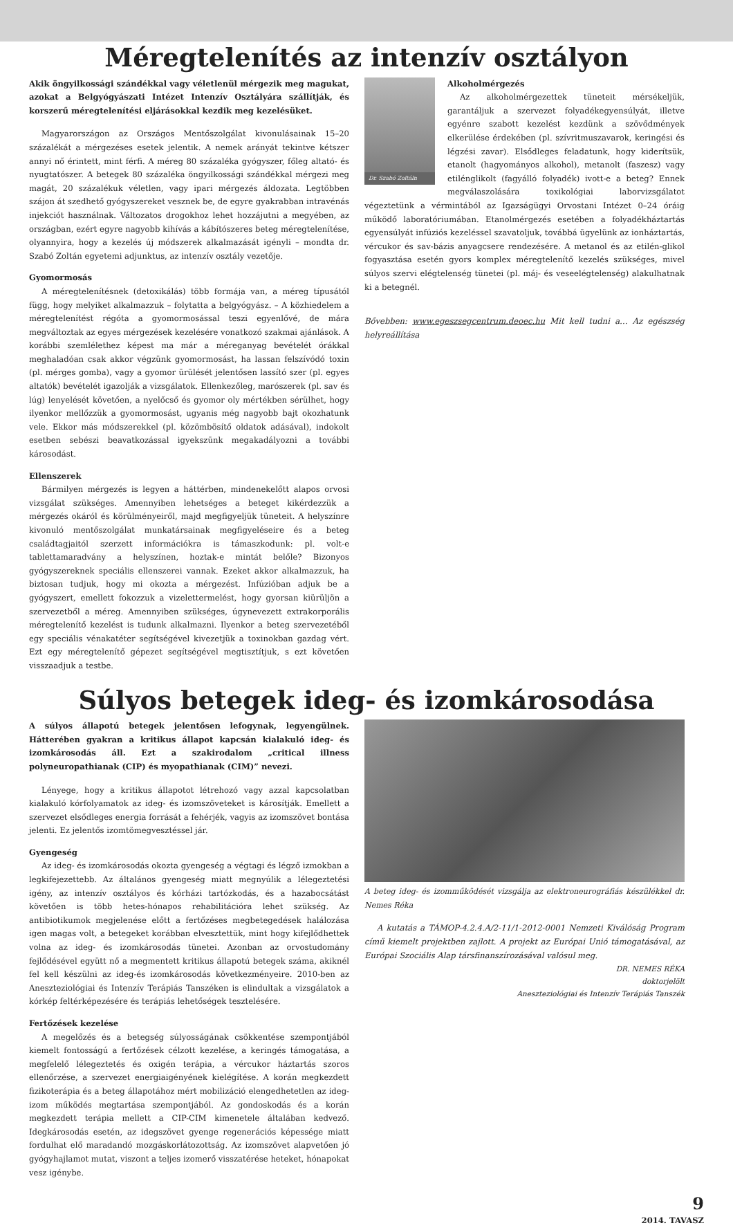Méregtelenítés az intenzív osztályon
Akik öngyilkossági szándékkal vagy véletlenül mérgezik meg magukat, azokat a Belgyógyászati Intézet Intenzív Osztályára szállítják, és korszerű méregtelenítési eljárásokkal kezdik meg kezelésüket.
Magyarországon az Országos Mentőszolgálat kivonulásainak 15–20 százalékát a mérgezéses esetek jelentik. A nemek arányát tekintve kétszer annyi nő érintett, mint férfi. A méreg 80 százaléka gyógyszer, főleg altató- és nyugtatószer. A betegek 80 százaléka öngyilkossági szándékkal mérgezi meg magát, 20 százalékuk véletlen, vagy ipari mérgezés áldozata. Legtöbben szájon át szedhető gyógyszereket vesznek be, de egyre gyakrabban intravénás injekciót használnak. Változatos drogokhoz lehet hozzájutni a megyében, az országban, ezért egyre nagyobb kihívás a kábítószeres beteg méregtelenítése, olyannyira, hogy a kezelés új módszerek alkalmazását igényli – mondta dr. Szabó Zoltán egyetemi adjunktus, az intenzív osztály vezetője.
Gyomormosás
A méregtelenítésnek (detoxikálás) több formája van, a méreg típusától függ, hogy melyiket alkalmazzuk – folytatta a belgyógyász. – A közhiedelem a méregtelenítést régóta a gyomormosással teszi egyenlővé, de mára megváltoztak az egyes mérgezések kezelésére vonatkozó szakmai ajánlások. A korábbi szemlélethez képest ma már a méreganyag bevételét órákkal meghaladóan csak akkor végzünk gyomormosást, ha lassan felszívódó toxin (pl. mérges gomba), vagy a gyomor ürülését jelentősen lassító szer (pl. egyes altatók) bevételét igazolják a vizsgálatok. Ellenkezőleg, marószerek (pl. sav és lúg) lenyelését követően, a nyelőcső és gyomor oly mértékben sérülhet, hogy ilyenkor mellőzzük a gyomormosást, ugyanis még nagyobb bajt okozhatunk vele. Ekkor más módszerekkel (pl. közömbösítő oldatok adásával), indokolt esetben sebészi beavatkozással igyekszünk megakadályozni a további károsodást.
Ellenszerek
Bármilyen mérgezés is legyen a háttérben, mindenekelőtt alapos orvosi vizsgálat szükséges. Amennyiben lehetséges a beteget kikérdezzük a mérgezés okáról és körülményeiről, majd megfigyeljük tüneteit. A helyszínre kivonuló mentőszolgálat munkatársainak megfigyeléseire és a beteg családtagjaitól szerzett információkra is támaszkodunk: pl. volt-e tablettamaradvány a helyszínen, hoztak-e mintát belőle? Bizonyos gyógyszereknek speciális ellenszerei vannak. Ezeket akkor alkalmazzuk, ha biztosan tudjuk, hogy mi okozta a mérgezést. Infúzióban adjuk be a gyógyszert, emellett fokozzuk a vizelettermelést, hogy gyorsan kiürüljön a szervezetből a méreg. Amennyiben szükséges, úgynevezett extrakorporális méregtelenítő kezelést is tudunk alkalmazni. Ilyenkor a beteg szervezetéből egy speciális vénakatéter segítségével kivezetjük a toxinokban gazdag vért. Ezt egy méregtelenítő gépezet segítségével megtisztítjuk, s ezt követően visszaadjuk a testbe.
Dr. Szabó Zoltáln
Alkoholmérgezés
Az alkoholmérgezettek tüneteit mérsékeljük, garantáljuk a szervezet folyadékegyensúlyát, illetve egyénre szabott kezelést kezdünk a szövődmények elkerülése érdekében (pl. szívritmuszavarok, keringési és légzési zavar). Elsődleges feladatunk, hogy kiderítsük, etanolt (hagyományos alkohol), metanolt (faszesz) vagy etilénglikolt (fagyálló folyadék) ivott-e a beteg? Ennek megválaszolására toxikológiai laborvizsgálatot végeztetünk a vérmintából az Igazságügyi Orvostani Intézet 0–24 óráig működő laboratóriumában. Etanolmérgezés esetében a folyadékháztartás egyensúlyát infúziós kezeléssel szavatoljuk, továbbá ügyelünk az ionháztartás, vércukor és sav-bázis anyagcsere rendezésére. A metanol és az etilén-glikol fogyasztása esetén gyors komplex méregtelenítő kezelés szükséges, mivel súlyos szervi elégtelenség tünetei (pl. máj- és veseelégtelenség) alakulhatnak ki a betegnél.
Bővebben: www.egeszsegcentrum.deoec.hu Mit kell tudni a… Az egészség helyreállítása
Súlyos betegek ideg- és izomkárosodása
A súlyos állapotú betegek jelentősen lefogynak, legyengülnek. Hátterében gyakran a kritikus állapot kapcsán kialakuló ideg- és izomkárosodás áll. Ezt a szakirodalom „critical illness polyneuropathianak (CIP) és myopathianak (CIM)” nevezi.
Lényege, hogy a kritikus állapotot létrehozó vagy azzal kapcsolatban kialakuló kórfolyamatok az ideg- és izomszöveteket is károsítják. Emellett a szervezet elsődleges energia forrását a fehérjék, vagyis az izomszövet bontása jelenti. Ez jelentős izomtömegvesztéssel jár.
Gyengeség
Az ideg- és izomkárosodás okozta gyengeség a végtagi és légző izmokban a legkifejezettebb. Az általános gyengeség miatt megnyúlik a lélegeztetési igény, az intenzív osztályos és kórházi tartózkodás, és a hazabocsátást követően is több hetes-hónapos rehabilitációra lehet szükség. Az antibiotikumok megjelenése előtt a fertőzéses megbetegedések halálozása igen magas volt, a betegeket korábban elvesztettük, mint hogy kifejlődhettek volna az ideg- és izomkárosodás tünetei. Azonban az orvostudomány fejlődésével együtt nő a megmentett kritikus állapotú betegek száma, akiknél fel kell készülni az ideg-és izomkárosodás következményeire. 2010-ben az Aneszteziológiai és Intenzív Terápiás Tanszéken is elindultak a vizsgálatok a kórkép feltérképezésére és terápiás lehetőségek tesztelésére.
Fertőzések kezelése
A megelőzés és a betegség súlyosságának csökkentése szempontjából kiemelt fontosságú a fertőzések célzott kezelése, a keringés támogatása, a megfelelő lélegeztetés és oxigén terápia, a vércukor háztartás szoros ellenőrzése, a szervezet energiaigényének kielégítése. A korán megkezdett fizikoterápia és a beteg állapotához mért mobilizáció elengedhetetlen az ideg-izom működés megtartása szempontjából. Az gondoskodás és a korán megkezdett terápia mellett a CIP-CIM kimenetele általában kedvező. Idegkárosodás esetén, az idegszövet gyenge regenerációs képessége miatt fordulhat elő maradandó mozgáskorlátozottság. Az izomszövet alapvetően jó gyógyhajlamot mutat, viszont a teljes izomerő visszatérése heteket, hónapokat vesz igénybe.
A beteg ideg- és izomműködését vizsgálja az elektroneurográfiás készülékkel dr. Nemes Réka
A kutatás a TÁMOP-4.2.4.A/2-11/1-2012-0001 Nemzeti Kiválóság Program című kiemelt projektben zajlott. A projekt az Európai Unió támogatásával, az Európai Szociális Alap társfinanszírozásával valósul meg.
DR. NEMES RÉKA
doktorjelölt
Aneszteziológiai és Intenzív Terápiás Tanszék
9
2014. TAVASZ